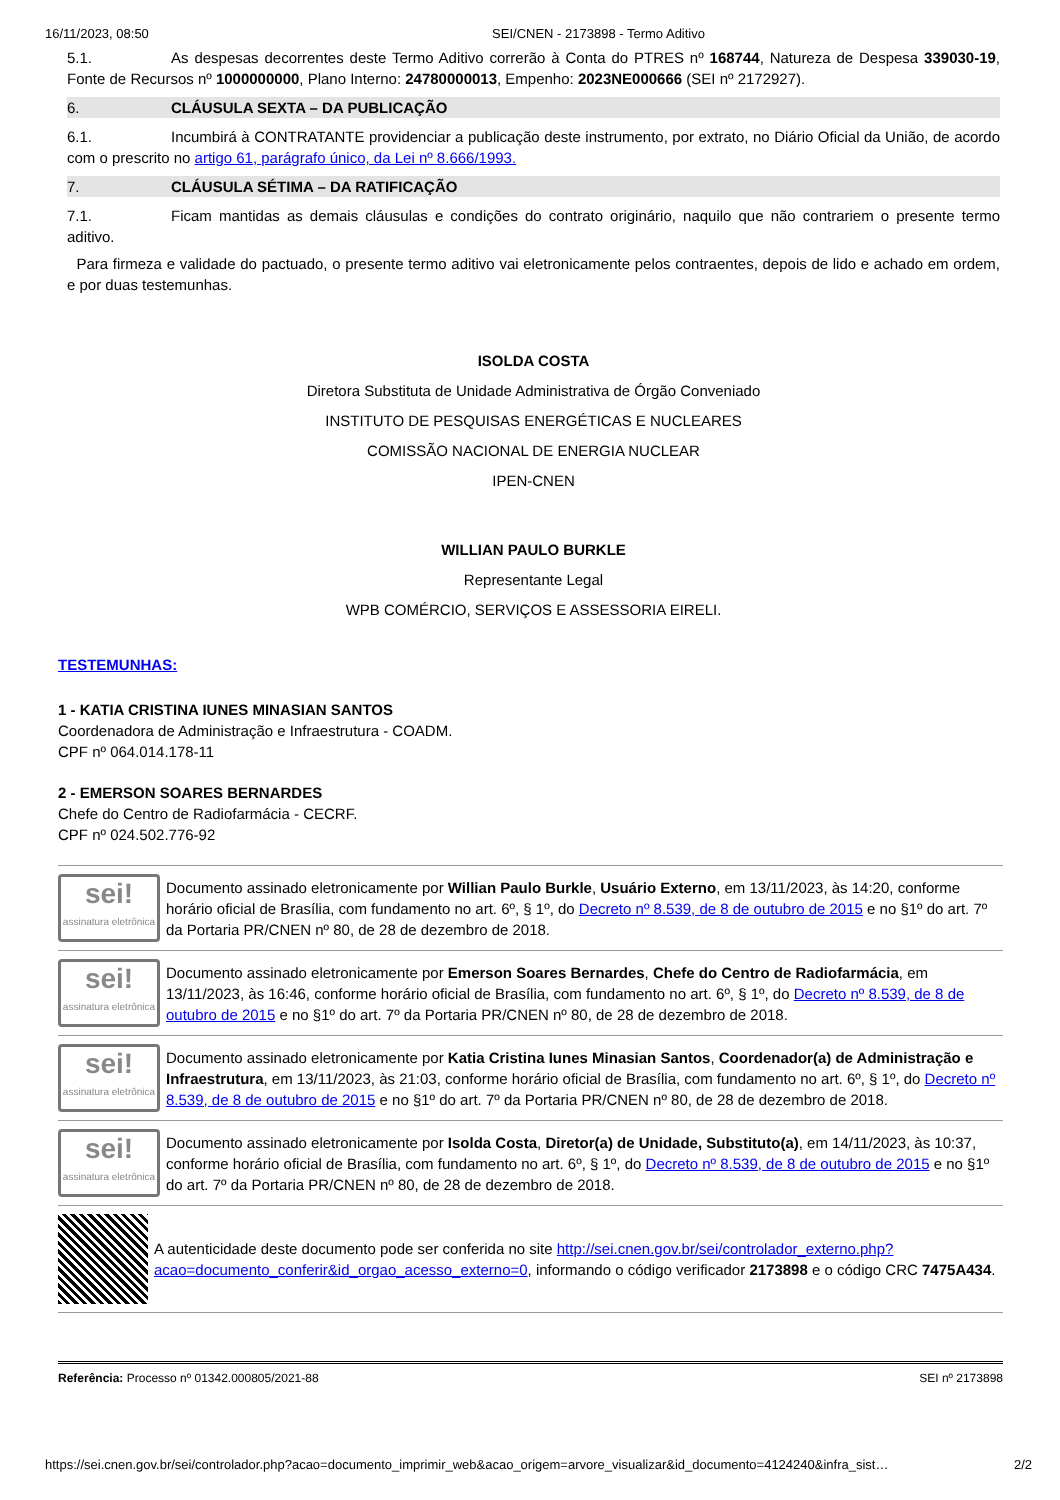16/11/2023, 08:50 SEI/CNEN - 2173898 - Termo Aditivo
5.1. As despesas decorrentes deste Termo Aditivo correrão à Conta do PTRES nº 168744, Natureza de Despesa 339030-19, Fonte de Recursos nº 1000000000, Plano Interno: 24780000013, Empenho: 2023NE000666 (SEI nº 2172927).
6. CLÁUSULA SEXTA – DA PUBLICAÇÃO
6.1. Incumbirá à CONTRATANTE providenciar a publicação deste instrumento, por extrato, no Diário Oficial da União, de acordo com o prescrito no artigo 61, parágrafo único, da Lei nº 8.666/1993.
7. CLÁUSULA SÉTIMA – DA RATIFICAÇÃO
7.1. Ficam mantidas as demais cláusulas e condições do contrato originário, naquilo que não contrariem o presente termo aditivo.
Para firmeza e validade do pactuado, o presente termo aditivo vai eletronicamente pelos contraentes, depois de lido e achado em ordem, e por duas testemunhas.
ISOLDA COSTA
Diretora Substituta de Unidade Administrativa de Órgão Conveniado
INSTITUTO DE PESQUISAS ENERGÉTICAS E NUCLEARES
COMISSÃO NACIONAL DE ENERGIA NUCLEAR
IPEN-CNEN
WILLIAN PAULO BURKLE
Representante Legal
WPB COMÉRCIO, SERVIÇOS E ASSESSORIA EIRELI.
TESTEMUNHAS:
1 - KATIA CRISTINA IUNES MINASIAN SANTOS
Coordenadora de Administração e Infraestrutura - COADM.
CPF nº 064.014.178-11
2 - EMERSON SOARES BERNARDES
Chefe do Centro de Radiofarmácia - CECRF.
CPF nº 024.502.776-92
sei!
assinatura eletrônica
Documento assinado eletronicamente por Willian Paulo Burkle, Usuário Externo, em 13/11/2023, às 14:20, conforme horário oficial de Brasília, com fundamento no art. 6º, § 1º, do Decreto nº 8.539, de 8 de outubro de 2015 e no §1º do art. 7º da Portaria PR/CNEN nº 80, de 28 de dezembro de 2018.
sei!
assinatura eletrônica
Documento assinado eletronicamente por Emerson Soares Bernardes, Chefe do Centro de Radiofarmácia, em 13/11/2023, às 16:46, conforme horário oficial de Brasília, com fundamento no art. 6º, § 1º, do Decreto nº 8.539, de 8 de outubro de 2015 e no §1º do art. 7º da Portaria PR/CNEN nº 80, de 28 de dezembro de 2018.
sei!
assinatura eletrônica
Documento assinado eletronicamente por Katia Cristina Iunes Minasian Santos, Coordenador(a) de Administração e Infraestrutura, em 13/11/2023, às 21:03, conforme horário oficial de Brasília, com fundamento no art. 6º, § 1º, do Decreto nº 8.539, de 8 de outubro de 2015 e no §1º do art. 7º da Portaria PR/CNEN nº 80, de 28 de dezembro de 2018.
sei!
assinatura eletrônica
Documento assinado eletronicamente por Isolda Costa, Diretor(a) de Unidade, Substituto(a), em 14/11/2023, às 10:37, conforme horário oficial de Brasília, com fundamento no art. 6º, § 1º, do Decreto nº 8.539, de 8 de outubro de 2015 e no §1º do art. 7º da Portaria PR/CNEN nº 80, de 28 de dezembro de 2018.
A autenticidade deste documento pode ser conferida no site http://sei.cnen.gov.br/sei/controlador_externo.php?acao=documento_conferir&id_orgao_acesso_externo=0, informando o código verificador 2173898 e o código CRC 7475A434.
Referência: Processo nº 01342.000805/2021-88 SEI nº 2173898
https://sei.cnen.gov.br/sei/controlador.php?acao=documento_imprimir_web&acao_origem=arvore_visualizar&id_documento=4124240&infra_sist… 2/2